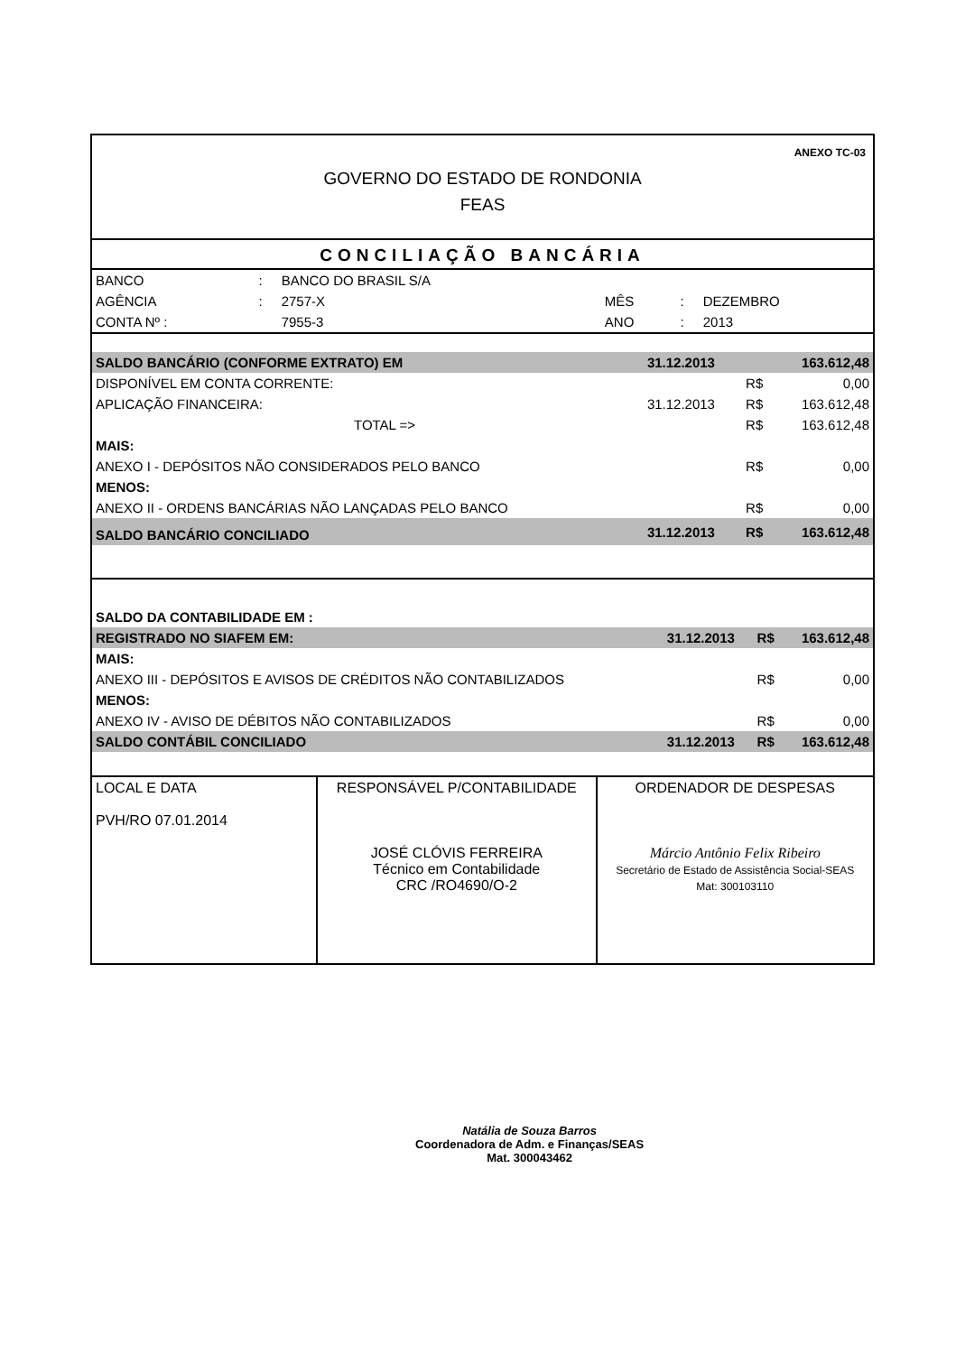ANEXO TC-03
GOVERNO DO ESTADO DE RONDONIA
FEAS
CONCILIAÇÃO BANCÁRIA
| BANCO | : | BANCO DO BRASIL S/A | | | |
| AGÊNCIA | : | 2757-X | MÊS | : | DEZEMBRO |
| CONTA Nº : | | 7955-3 | ANO | : | 2013 |
| SALDO BANCÁRIO (CONFORME EXTRATO) EM | 31.12.2013 | | 163.612,48 |
| DISPONÍVEL EM CONTA CORRENTE: | | R$ | 0,00 |
| APLICAÇÃO FINANCEIRA: | 31.12.2013 | R$ | 163.612,48 |
| TOTAL => | | R$ | 163.612,48 |
| MAIS: | | | |
| ANEXO I - DEPÓSITOS NÃO CONSIDERADOS PELO BANCO | | R$ | 0,00 |
| MENOS: | | | |
| ANEXO II - ORDENS BANCÁRIAS NÃO LANÇADAS PELO BANCO | | R$ | 0,00 |
| SALDO BANCÁRIO CONCILIADO | 31.12.2013 | R$ | 163.612,48 |
| SALDO DA CONTABILIDADE EM : | | | |
| REGISTRADO NO SIAFEM EM: | 31.12.2013 | R$ | 163.612,48 |
| MAIS: | | | |
| ANEXO III - DEPÓSITOS E AVISOS DE CRÉDITOS NÃO CONTABILIZADOS | | R$ | 0,00 |
| MENOS: | | | |
| ANEXO IV - AVISO DE DÉBITOS NÃO CONTABILIZADOS | | R$ | 0,00 |
| SALDO CONTÁBIL CONCILIADO | 31.12.2013 | R$ | 163.612,48 |
| LOCAL E DATA PVH/RO 07.01.2014 | RESPONSÁVEL P/CONTABILIDADE JOSÉ CLÓVIS FERREIRA Técnico em Contabilidade CRC /RO4690/O-2 | ORDENADOR DE DESPESAS Márcio Antônio Felix Ribeiro Secretário de Estado de Assistência Social-SEAS Mat: 300103110 |
Natália de Souza Barros
Coordenadora de Adm. e Finanças/SEAS
Mat. 300043462